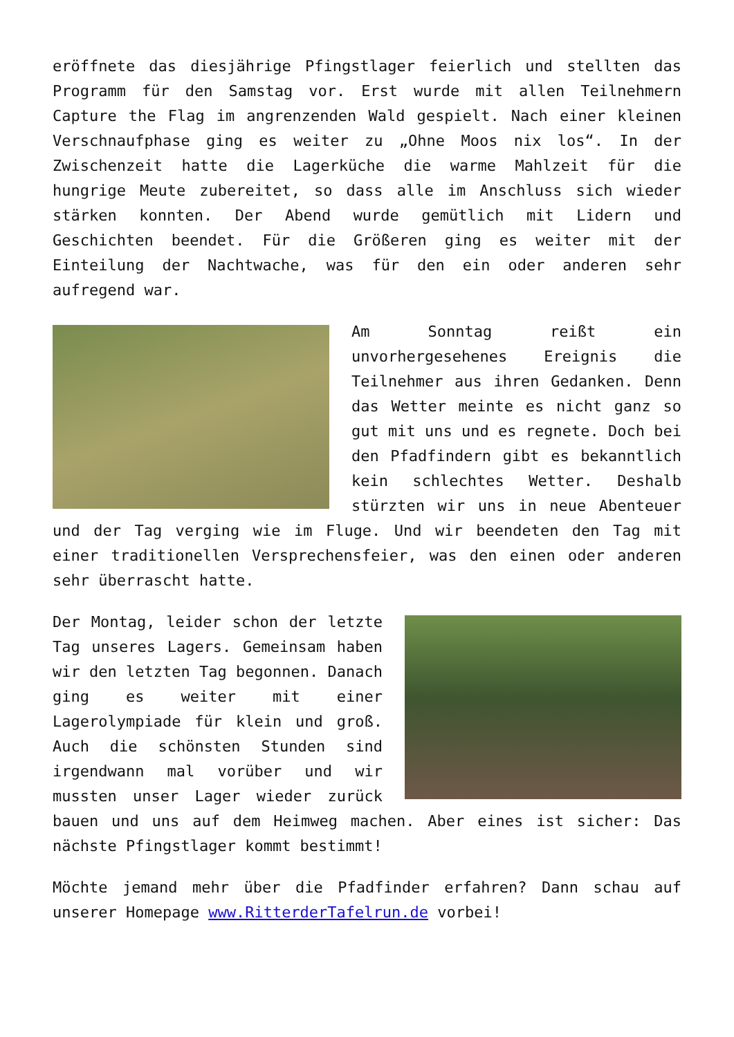eröffnete das diesjährige Pfingstlager feierlich und stellten das Programm für den Samstag vor. Erst wurde mit allen Teilnehmern Capture the Flag im angrenzenden Wald gespielt. Nach einer kleinen Verschnaufphase ging es weiter zu „Ohne Moos nix los“. In der Zwischenzeit hatte die Lagerküche die warme Mahlzeit für die hungrige Meute zubereitet, so dass alle im Anschluss sich wieder stärken konnten. Der Abend wurde gemütlich mit Lidern und Geschichten beendet. Für die Größeren ging es weiter mit der Einteilung der Nachtwache, was für den ein oder anderen sehr aufregend war.
Am Sonntag reißt ein unvorhergesehenes Ereignis die Teilnehmer aus ihren Gedanken. Denn das Wetter meinte es nicht ganz so gut mit uns und es regnete. Doch bei den Pfadfindern gibt es bekanntlich kein schlechtes Wetter. Deshalb stürzten wir uns in neue Abenteuer und der Tag verging wie im Fluge. Und wir beendeten den Tag mit einer traditionellen Versprechensfeier, was den einen oder anderen sehr überrascht hatte.
Der Montag, leider schon der letzte Tag unseres Lagers. Gemeinsam haben wir den letzten Tag begonnen. Danach ging es weiter mit einer Lagerolympiade für klein und groß. Auch die schönsten Stunden sind irgendwann mal vorüber und wir mussten unser Lager wieder zurück bauen und uns auf dem Heimweg machen. Aber eines ist sicher: Das nächste Pfingstlager kommt bestimmt!
Möchte jemand mehr über die Pfadfinder erfahren? Dann schau auf unserer Homepage www.RitterderTafelrun.de vorbei!